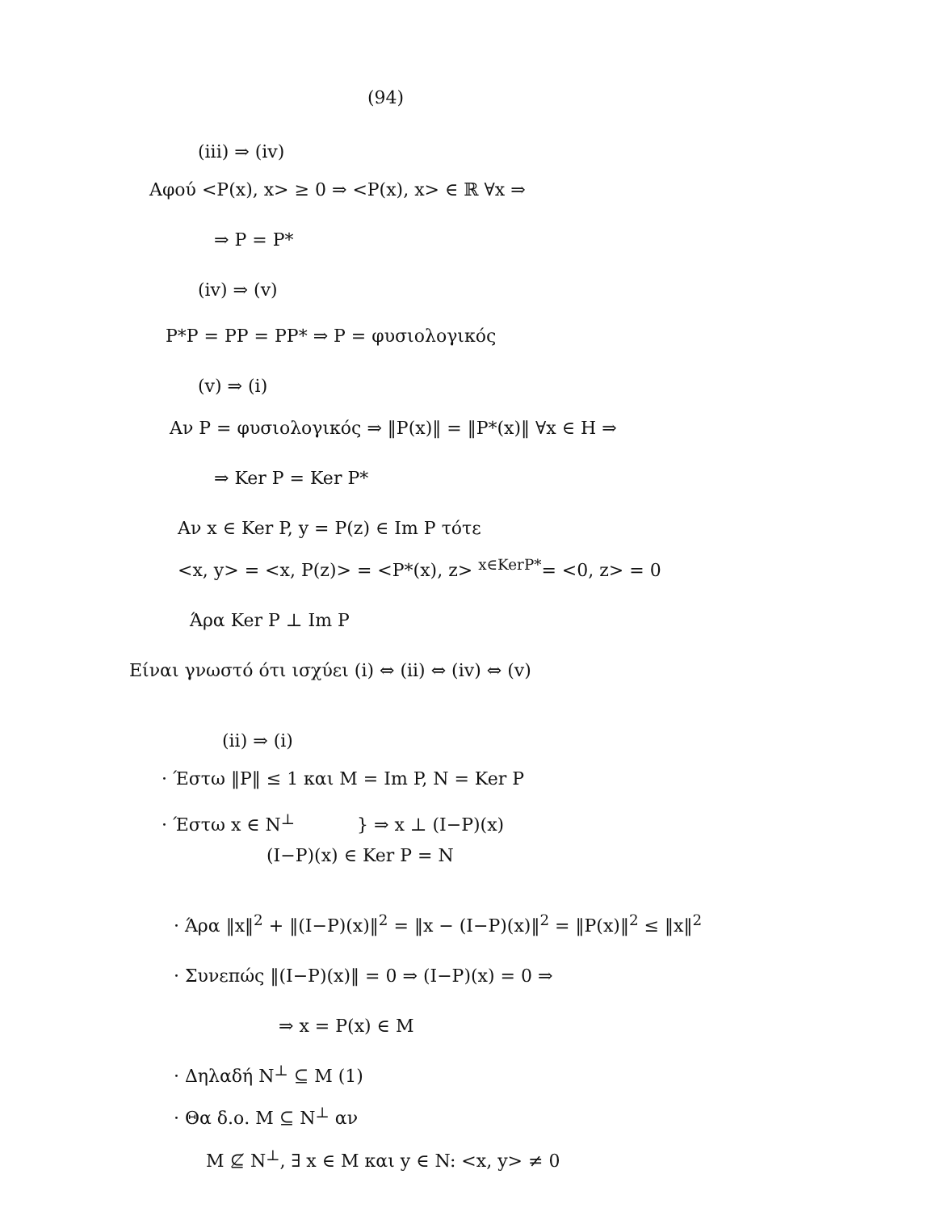(94)
(iii) ⇒ (iv)
Αφού <P(x), x> ≥ 0 ⇒ <P(x), x> ∈ ℝ ∀x ⇒
⇒ P = P*
(iv) ⇒ (v)
P*P = PP = PP* ⇒ P = φυσιολογικός
(v) ⇒ (i)
Αν P = φυσιολογικός ⇒ ‖P(x)‖ = ‖P*(x)‖ ∀x ∈ H ⇒
⇒ Ker P = Ker P*
Αν x ∈ Ker P, y = P(z) ∈ Im P τότε
<x, y> = <x, P(z)> = <P*(x), z> <sup>x∈KerP*</sup>= <0, z> = 0
Άρα Ker P ⊥ Im P
Είναι γνωστό ότι ισχύει (i) ⇔ (ii) ⇔ (iv) ⇔ (v)
(ii) ⇒ (i)
· Έστω ‖P‖ ≤ 1 και M = Im P, N = Ker P
· Έστω x ∈ N<sup>⊥</sup> } ⇒ x ⊥ (I−P)(x)
(I−P)(x) ∈ Ker P = N
· Άρα ‖x‖<sup>2</sup> + ‖(I−P)(x)‖<sup>2</sup> = ‖x − (I−P)(x)‖<sup>2</sup> = ‖P(x)‖<sup>2</sup> ≤ ‖x‖<sup>2</sup>
· Συνεπώς ‖(I−P)(x)‖ = 0 ⇒ (I−P)(x) = 0 ⇒
⇒ x = P(x) ∈ M
· Δηλαδή N<sup>⊥</sup> ⊆ M (1)
· Θα δ.ο. M ⊆ N<sup>⊥</sup> αν
M ⊈ N<sup>⊥</sup>, ∃ x ∈ M και y ∈ N: <x, y> ≠ 0